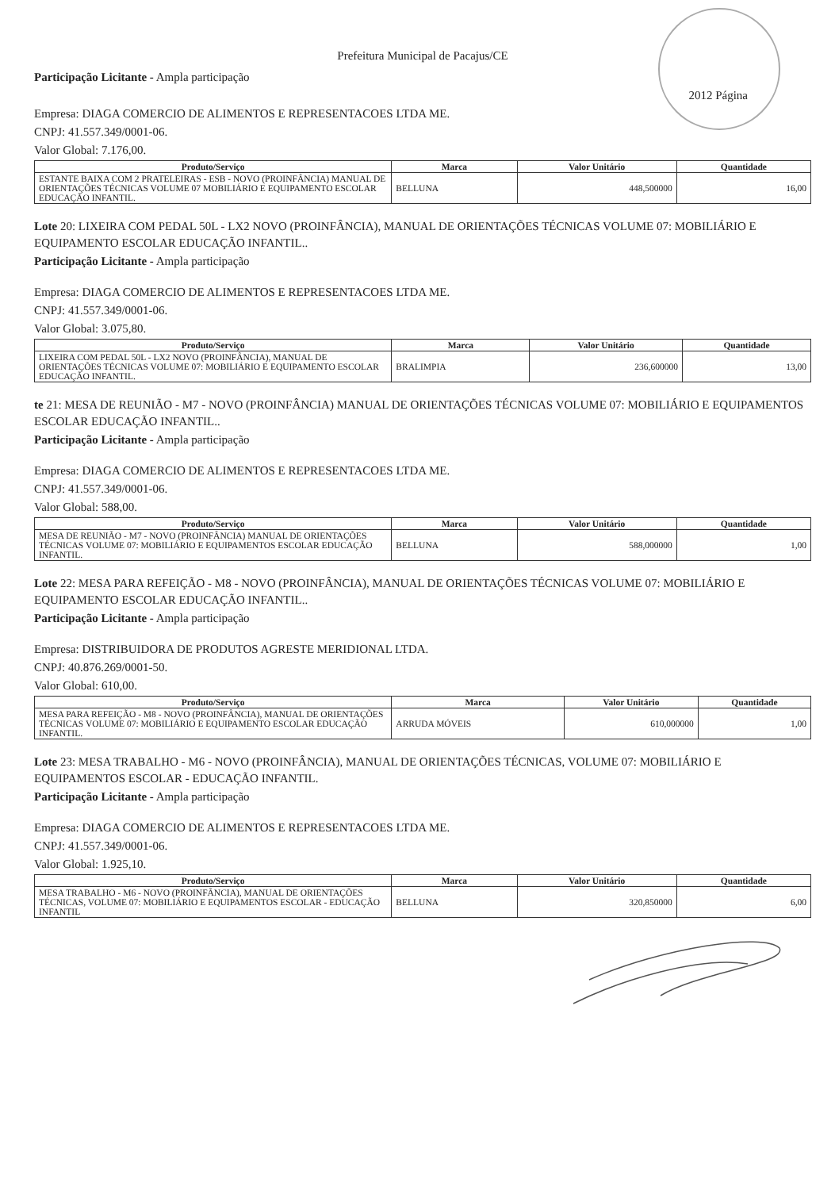Prefeitura Municipal de Pacajus/CE
Participação Licitante - Ampla participação
2012 Página
Empresa: DIAGA COMERCIO DE ALIMENTOS E REPRESENTACOES LTDA ME.
CNPJ: 41.557.349/0001-06.
Valor Global: 7.176,00.
| Produto/Serviço | Marca | Valor Unitário | Quantidade |
| --- | --- | --- | --- |
| ESTANTE BAIXA COM 2 PRATELEIRAS - ESB - NOVO (PROINFÂNCIA) MANUAL DE ORIENTAÇÕES TÉCNICAS VOLUME 07 MOBILIÁRIO E EQUIPAMENTO ESCOLAR EDUCAÇÃO INFANTIL. | BELLUNA | 448,500000 | 16,00 |
Lote 20: LIXEIRA COM PEDAL 50L - LX2 NOVO (PROINFÂNCIA), MANUAL DE ORIENTAÇÕES TÉCNICAS VOLUME 07: MOBILIÁRIO E EQUIPAMENTO ESCOLAR EDUCAÇÃO INFANTIL..
Participação Licitante - Ampla participação
Empresa: DIAGA COMERCIO DE ALIMENTOS E REPRESENTACOES LTDA ME.
CNPJ: 41.557.349/0001-06.
Valor Global: 3.075,80.
| Produto/Serviço | Marca | Valor Unitário | Quantidade |
| --- | --- | --- | --- |
| LIXEIRA COM PEDAL 50L - LX2 NOVO (PROINFÂNCIA), MANUAL DE ORIENTAÇÕES TÉCNICAS VOLUME 07: MOBILIÁRIO E EQUIPAMENTO ESCOLAR EDUCAÇÃO INFANTIL. | BRALIMPIA | 236,600000 | 13,00 |
te 21: MESA DE REUNIÃO - M7 - NOVO (PROINFÂNCIA) MANUAL DE ORIENTAÇÕES TÉCNICAS VOLUME 07: MOBILIÁRIO E EQUIPAMENTOS ESCOLAR EDUCAÇÃO INFANTIL..
Participação Licitante - Ampla participação
Empresa: DIAGA COMERCIO DE ALIMENTOS E REPRESENTACOES LTDA ME.
CNPJ: 41.557.349/0001-06.
Valor Global: 588,00.
| Produto/Serviço | Marca | Valor Unitário | Quantidade |
| --- | --- | --- | --- |
| MESA DE REUNIÃO - M7 - NOVO (PROINFÂNCIA) MANUAL DE ORIENTAÇÕES TÉCNICAS VOLUME 07: MOBILIÁRIO E EQUIPAMENTOS ESCOLAR EDUCAÇÃO INFANTIL. | BELLUNA | 588,000000 | 1,00 |
Lote 22: MESA PARA REFEIÇÃO - M8 - NOVO (PROINFÂNCIA), MANUAL DE ORIENTAÇÕES TÉCNICAS VOLUME 07: MOBILIÁRIO E EQUIPAMENTO ESCOLAR EDUCAÇÃO INFANTIL..
Participação Licitante - Ampla participação
Empresa: DISTRIBUIDORA DE PRODUTOS AGRESTE MERIDIONAL LTDA.
CNPJ: 40.876.269/0001-50.
Valor Global: 610,00.
| Produto/Serviço | Marca | Valor Unitário | Quantidade |
| --- | --- | --- | --- |
| MESA PARA REFEIÇÃO - M8 - NOVO (PROINFÂNCIA), MANUAL DE ORIENTAÇÕES TÉCNICAS VOLUME 07: MOBILIÁRIO E EQUIPAMENTO ESCOLAR EDUCAÇÃO INFANTIL. | ARRUDA MÓVEIS | 610,000000 | 1,00 |
Lote 23: MESA TRABALHO - M6 - NOVO (PROINFÂNCIA), MANUAL DE ORIENTAÇÕES TÉCNICAS, VOLUME 07: MOBILIÁRIO E EQUIPAMENTOS ESCOLAR - EDUCAÇÃO INFANTIL.
Participação Licitante - Ampla participação
Empresa: DIAGA COMERCIO DE ALIMENTOS E REPRESENTACOES LTDA ME.
CNPJ: 41.557.349/0001-06.
Valor Global: 1.925,10.
| Produto/Serviço | Marca | Valor Unitário | Quantidade |
| --- | --- | --- | --- |
| MESA TRABALHO - M6 - NOVO (PROINFÂNCIA), MANUAL DE ORIENTAÇÕES TÉCNICAS, VOLUME 07: MOBILIÁRIO E EQUIPAMENTOS ESCOLAR - EDUCAÇÃO INFANTIL | BELLUNA | 320,850000 | 6,00 |